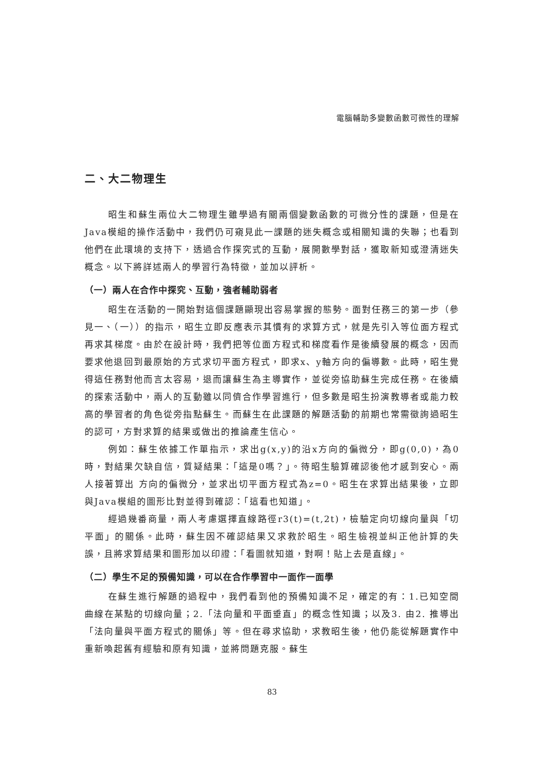電腦輔助多變數函數可微性的理解
二、大二物理生
昭生和蘇生兩位大二物理生雖學過有關兩個變數函數的可微分性的課題，但是在Java模組的操作活動中，我們仍可窺見此一課題的迷失概念或相關知識的失聯；也看到他們在此環境的支持下，透過合作探究式的互動，展開數學對話，獲取新知或澄清迷失概念。以下將詳述兩人的學習行為特徵，並加以評析。
（一）兩人在合作中探究、互動，強者輔助弱者
昭生在活動的一開始對這個課題顯現出容易掌握的態勢。面對任務三的第一步（參見一、（一））的指示，昭生立即反應表示其慣有的求算方式，就是先引入等位面方程式再求其梯度。由於在設計時，我們把等位面方程式和梯度看作是後續發展的概念，因而要求他退回到最原始的方式求切平面方程式，即求x、y軸方向的偏導數。此時，昭生覺得這任務對他而言太容易，退而讓蘇生為主導實作，並從旁協助蘇生完成任務。在後續的探索活動中，兩人的互動雖以同儕合作學習進行，但多數是昭生扮演教導者或能力較高的學習者的角色從旁指點蘇生。而蘇生在此課題的解題活動的前期也常需徵詢過昭生的認可，方對求算的結果或做出的推論產生信心。
例如：蘇生依據工作單指示，求出g(x,y)的沿x方向的偏微分，即g(0,0)，為0時，對結果欠缺自信，質疑結果：「這是0嗎？」。待昭生驗算確認後他才感到安心。兩人接著算出 方向的偏微分，並求出切平面方程式為z=0。昭生在求算出結果後，立即與Java模組的圖形比對並得到確認：「這看也知道」。
經過幾番商量，兩人考慮選擇直線路徑r3(t)=(t,2t)，檢驗定向切線向量與「切平面」的關係。此時，蘇生因不確認結果又求救於昭生。昭生檢視並糾正他計算的失誤，且將求算結果和圖形加以印證：「看圖就知道，對啊！貼上去是直線」。
（二）學生不足的預備知識，可以在合作學習中一面作一面學
在蘇生進行解題的過程中，我們看到他的預備知識不足，確定的有：1.已知空間曲線在某點的切線向量；2.「法向量和平面垂直」的概念性知識；以及3. 由2. 推導出「法向量與平面方程式的關係」等。但在尋求協助，求教昭生後，他仍能從解題實作中重新喚起舊有經驗和原有知識，並將問題克服。蘇生
83